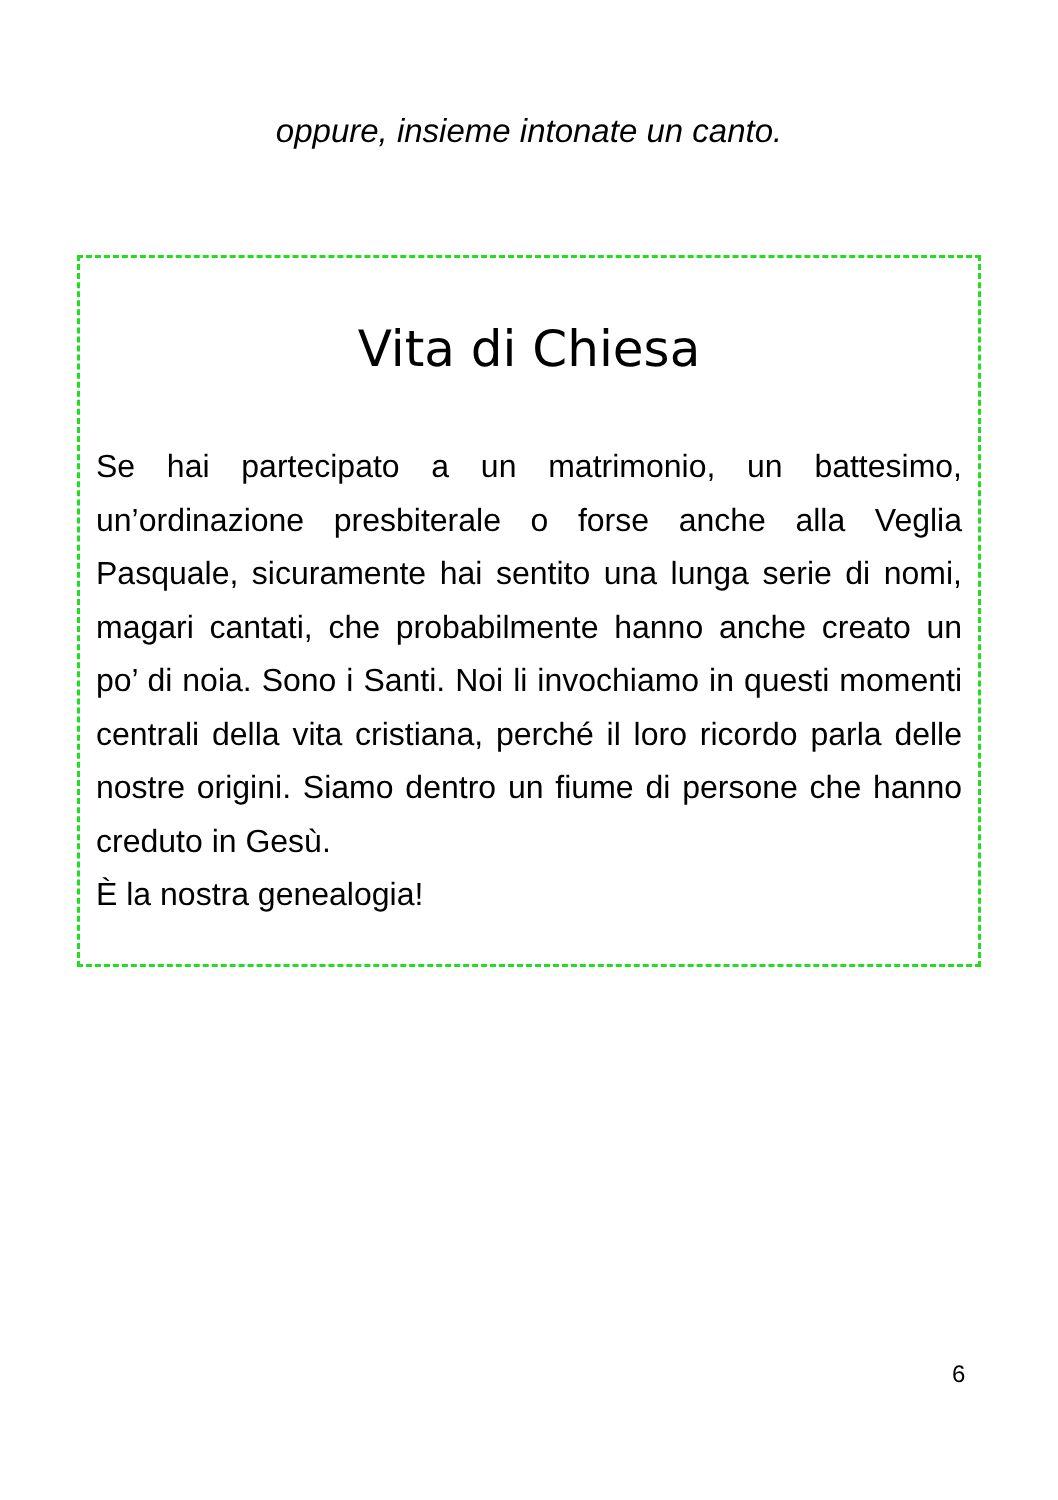oppure, insieme intonate un canto.
Vita di Chiesa
Se hai partecipato a un matrimonio, un battesimo, un’ordinazione presbiterale o forse anche alla Veglia Pasquale, sicuramente hai sentito una lunga serie di nomi, magari cantati, che probabilmente hanno anche creato un po’ di noia. Sono i Santi. Noi li invochiamo in questi momenti centrali della vita cristiana, perché il loro ricordo parla delle nostre origini. Siamo dentro un fiume di persone che hanno creduto in Gesù.
È la nostra genealogia!
6